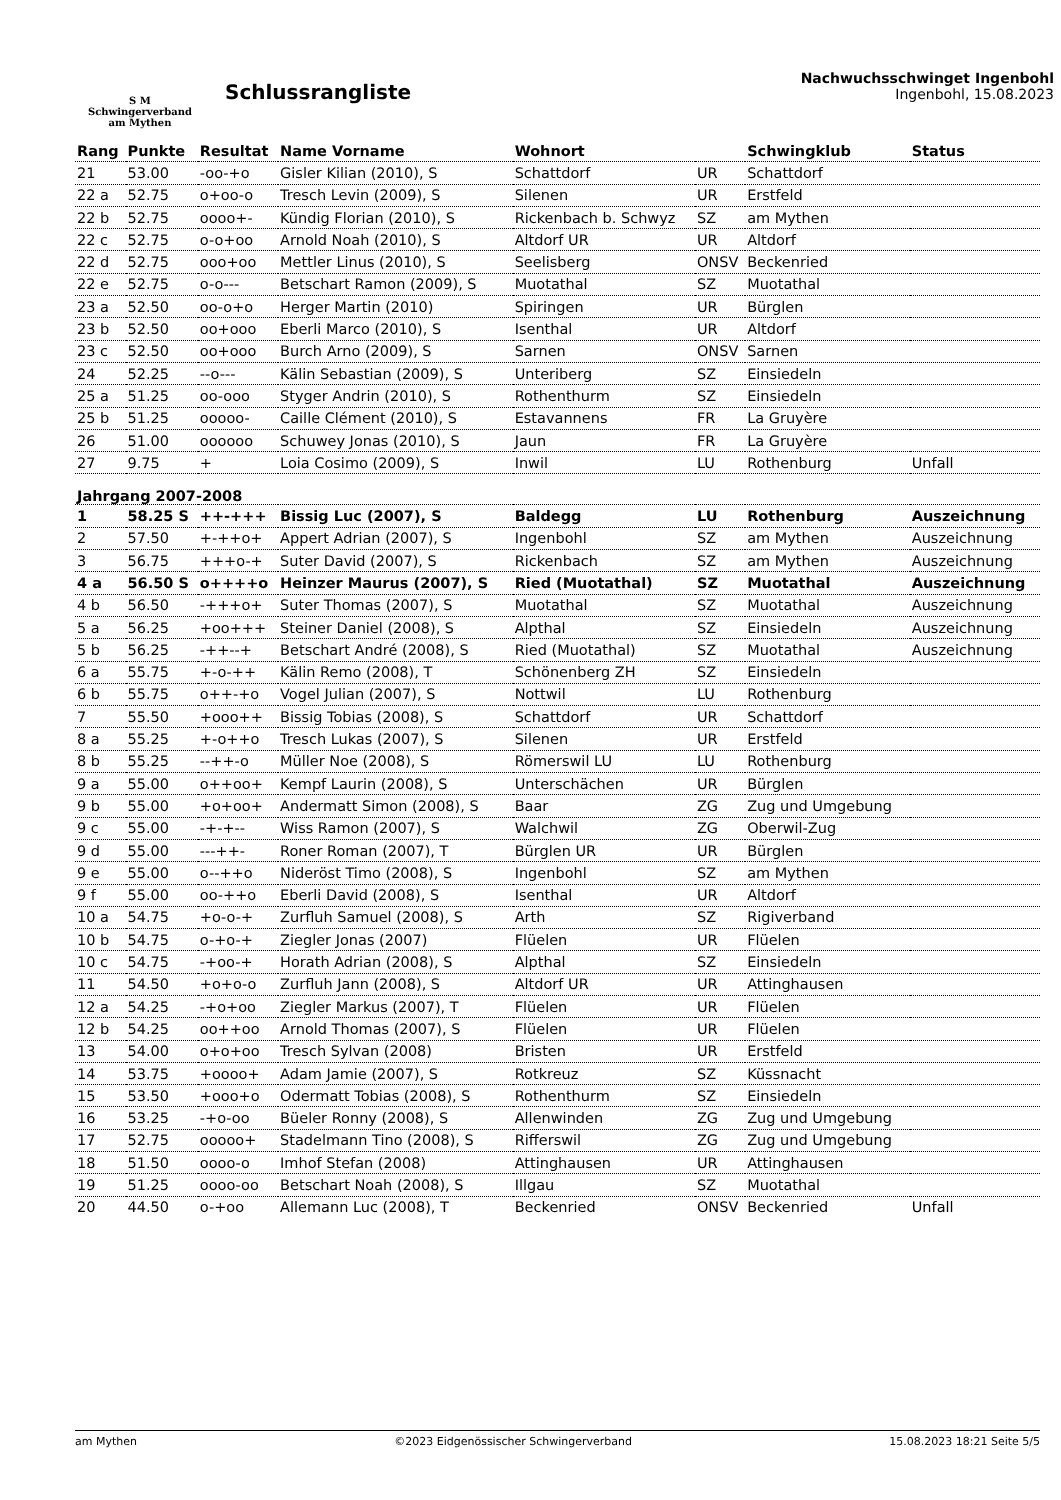S M
Schwingerverband
am Mythen
Schlussrangliste
Nachwuchsschwinget Ingenbohl
Ingenbohl, 15.08.2023
| Rang | Punkte | Resultat | Name Vorname | Wohnort | | Schwingklub | Status |
| --- | --- | --- | --- | --- | --- | --- | --- |
| 21 | 53.00 | -oo-+o | Gisler Kilian (2010), S | Schattdorf | UR | Schattdorf | |
| 22 a | 52.75 | o+oo-o | Tresch Levin (2009), S | Silenen | UR | Erstfeld | |
| 22 b | 52.75 | oooo+- | Kündig Florian (2010), S | Rickenbach b. Schwyz | SZ | am Mythen | |
| 22 c | 52.75 | o-o+oo | Arnold Noah (2010), S | Altdorf UR | UR | Altdorf | |
| 22 d | 52.75 | ooo+oo | Mettler Linus (2010), S | Seelisberg | ONSV | Beckenried | |
| 22 e | 52.75 | o-o--- | Betschart Ramon (2009), S | Muotathal | SZ | Muotathal | |
| 23 a | 52.50 | oo-o+o | Herger Martin (2010) | Spiringen | UR | Bürglen | |
| 23 b | 52.50 | oo+ooo | Eberli Marco (2010), S | Isenthal | UR | Altdorf | |
| 23 c | 52.50 | oo+ooo | Burch Arno (2009), S | Sarnen | ONSV | Sarnen | |
| 24 | 52.25 | --o--- | Kälin Sebastian (2009), S | Unteriberg | SZ | Einsiedeln | |
| 25 a | 51.25 | oo-ooo | Styger Andrin (2010), S | Rothenthurm | SZ | Einsiedeln | |
| 25 b | 51.25 | ooooo- | Caille Clément (2010), S | Estavannens | FR | La Gruyère | |
| 26 | 51.00 | oooooo | Schuwey Jonas (2010), S | Jaun | FR | La Gruyère | |
| 27 | 9.75 | + | Loia Cosimo (2009), S | Inwil | LU | Rothenburg | Unfall |
| Jahrgang 2007-2008 | | | | | | | |
| 1 | 58.25 S | ++-+++ | Bissig Luc (2007), S | Baldegg | LU | Rothenburg | Auszeichnung |
| 2 | 57.50 | +-++o+ | Appert Adrian (2007), S | Ingenbohl | SZ | am Mythen | Auszeichnung |
| 3 | 56.75 | +++o-+ | Suter David (2007), S | Rickenbach | SZ | am Mythen | Auszeichnung |
| 4 a | 56.50 S | o++++o | Heinzer Maurus (2007), S | Ried (Muotathal) | SZ | Muotathal | Auszeichnung |
| 4 b | 56.50 | -+++o+ | Suter Thomas (2007), S | Muotathal | SZ | Muotathal | Auszeichnung |
| 5 a | 56.25 | +oo+++ | Steiner Daniel (2008), S | Alpthal | SZ | Einsiedeln | Auszeichnung |
| 5 b | 56.25 | -++--+ | Betschart André (2008), S | Ried (Muotathal) | SZ | Muotathal | Auszeichnung |
| 6 a | 55.75 | +-o-++ | Kälin Remo (2008), T | Schönenberg ZH | SZ | Einsiedeln | |
| 6 b | 55.75 | o++-+o | Vogel Julian (2007), S | Nottwil | LU | Rothenburg | |
| 7 | 55.50 | +ooo++ | Bissig Tobias (2008), S | Schattdorf | UR | Schattdorf | |
| 8 a | 55.25 | +-o++o | Tresch Lukas (2007), S | Silenen | UR | Erstfeld | |
| 8 b | 55.25 | --++-o | Müller Noe (2008), S | Römerswil LU | LU | Rothenburg | |
| 9 a | 55.00 | o++oo+ | Kempf Laurin (2008), S | Unterschächen | UR | Bürglen | |
| 9 b | 55.00 | +o+oo+ | Andermatt Simon (2008), S | Baar | ZG | Zug und Umgebung | |
| 9 c | 55.00 | -+-+-- | Wiss Ramon (2007), S | Walchwil | ZG | Oberwil-Zug | |
| 9 d | 55.00 | ---++- | Roner Roman (2007), T | Bürglen UR | UR | Bürglen | |
| 9 e | 55.00 | o--++o | Nideröst Timo (2008), S | Ingenbohl | SZ | am Mythen | |
| 9 f | 55.00 | oo-++o | Eberli David (2008), S | Isenthal | UR | Altdorf | |
| 10 a | 54.75 | +o-o-+ | Zurfluh Samuel (2008), S | Arth | SZ | Rigiverband | |
| 10 b | 54.75 | o-+o-+ | Ziegler Jonas (2007) | Flüelen | UR | Flüelen | |
| 10 c | 54.75 | -+oo-+ | Horath Adrian (2008), S | Alpthal | SZ | Einsiedeln | |
| 11 | 54.50 | +o+o-o | Zurfluh Jann (2008), S | Altdorf UR | UR | Attinghausen | |
| 12 a | 54.25 | -+o+oo | Ziegler Markus (2007), T | Flüelen | UR | Flüelen | |
| 12 b | 54.25 | oo++oo | Arnold Thomas (2007), S | Flüelen | UR | Flüelen | |
| 13 | 54.00 | o+o+oo | Tresch Sylvan (2008) | Bristen | UR | Erstfeld | |
| 14 | 53.75 | +oooo+ | Adam Jamie (2007), S | Rotkreuz | SZ | Küssnacht | |
| 15 | 53.50 | +ooo+o | Odermatt Tobias (2008), S | Rothenthurm | SZ | Einsiedeln | |
| 16 | 53.25 | -+o-oo | Büeler Ronny (2008), S | Allenwinden | ZG | Zug und Umgebung | |
| 17 | 52.75 | ooooo+ | Stadelmann Tino (2008), S | Rifferswil | ZG | Zug und Umgebung | |
| 18 | 51.50 | oooo-o | Imhof Stefan (2008) | Attinghausen | UR | Attinghausen | |
| 19 | 51.25 | oooo-oo | Betschart Noah (2008), S | Illgau | SZ | Muotathal | |
| 20 | 44.50 | o-+oo | Allemann Luc (2008), T | Beckenried | ONSV | Beckenried | Unfall |
am Mythen ©2023 Eidgenössischer Schwingerverband 15.08.2023 18:21 Seite 5/5